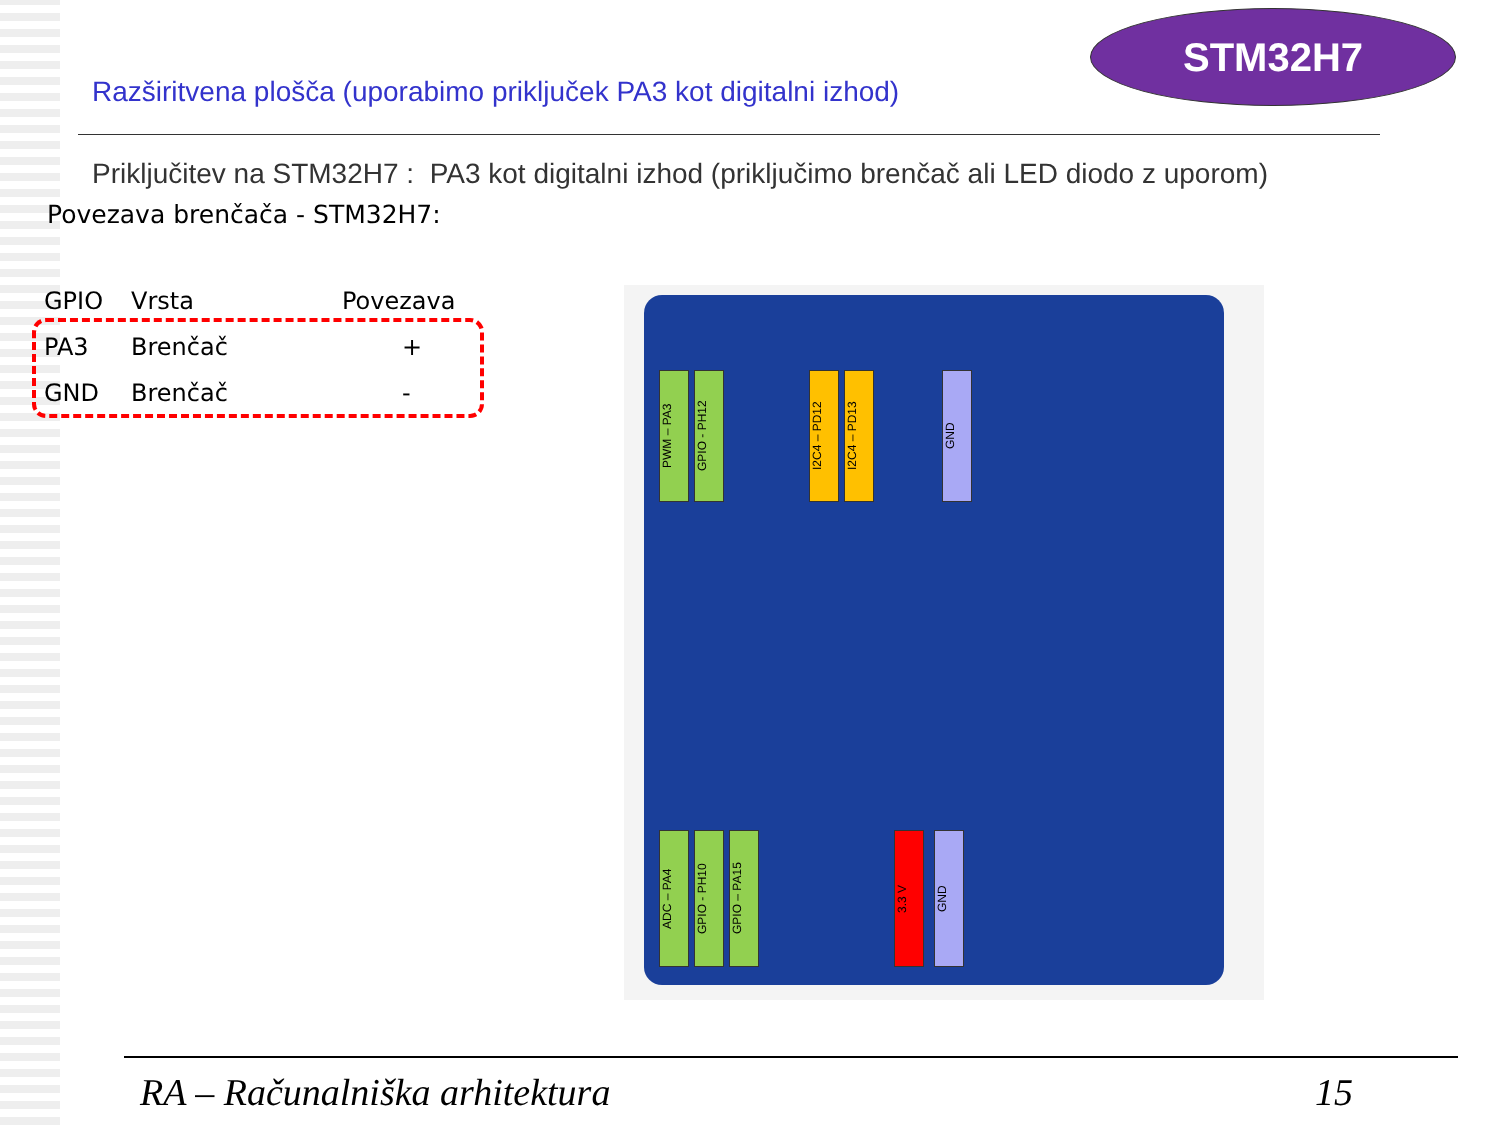STM32H7
Razširitvena plošča (uporabimo priključek PA3 kot digitalni izhod)
Priključitev na STM32H7 : PA3 kot digitalni izhod (priključimo brenčač ali LED diodo z uporom)
Povezava brenčača - STM32H7:
| GPIO | Vrsta | Povezava |
| --- | --- | --- |
| PA3 | Brenčač | + |
| GND | Brenčač | - |
PWM – PA3
GPIO - PH12
I2C4 – PD12
I2C4 – PD13
GND
ADC – PA4
GPIO - PH10
GPIO – PA15
3.3 V
GND
RA – Računalniška arhitektura 15